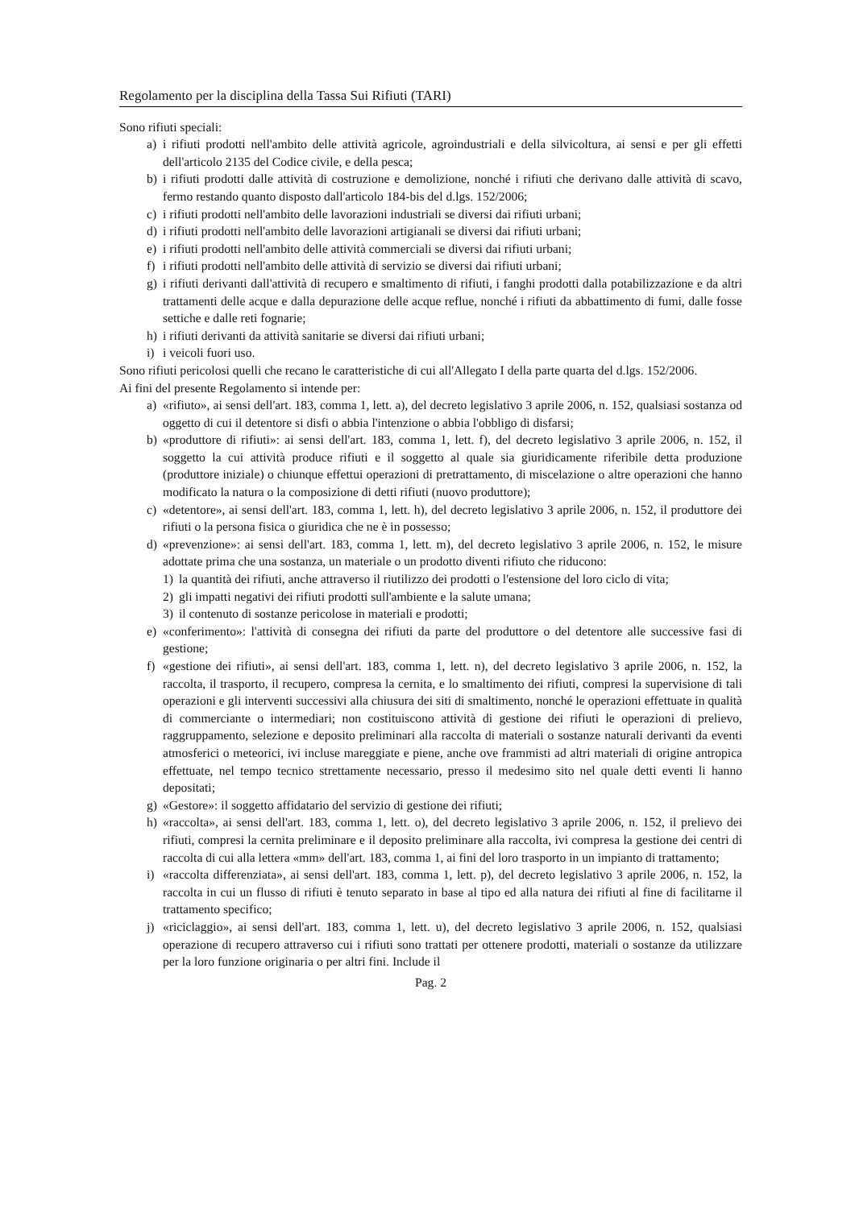Regolamento per la disciplina della Tassa Sui Rifiuti (TARI)
Sono rifiuti speciali:
a) i rifiuti prodotti nell'ambito delle attività agricole, agroindustriali e della silvicoltura, ai sensi e per gli effetti dell'articolo 2135 del Codice civile, e della pesca;
b) i rifiuti prodotti dalle attività di costruzione e demolizione, nonché i rifiuti che derivano dalle attività di scavo, fermo restando quanto disposto dall'articolo 184-bis del d.lgs. 152/2006;
c) i rifiuti prodotti nell'ambito delle lavorazioni industriali se diversi dai rifiuti urbani;
d) i rifiuti prodotti nell'ambito delle lavorazioni artigianali se diversi dai rifiuti urbani;
e) i rifiuti prodotti nell'ambito delle attività commerciali se diversi dai rifiuti urbani;
f) i rifiuti prodotti nell'ambito delle attività di servizio se diversi dai rifiuti urbani;
g) i rifiuti derivanti dall'attività di recupero e smaltimento di rifiuti, i fanghi prodotti dalla potabilizzazione e da altri trattamenti delle acque e dalla depurazione delle acque reflue, nonché i rifiuti da abbattimento di fumi, dalle fosse settiche e dalle reti fognarie;
h) i rifiuti derivanti da attività sanitarie se diversi dai rifiuti urbani;
i) i veicoli fuori uso.
Sono rifiuti pericolosi quelli che recano le caratteristiche di cui all'Allegato I della parte quarta del d.lgs. 152/2006.
Ai fini del presente Regolamento si intende per:
a) «rifiuto», ai sensi dell'art. 183, comma 1, lett. a), del decreto legislativo 3 aprile 2006, n. 152, qualsiasi sostanza od oggetto di cui il detentore si disfi o abbia l'intenzione o abbia l'obbligo di disfarsi;
b) «produttore di rifiuti»: ai sensi dell'art. 183, comma 1, lett. f), del decreto legislativo 3 aprile 2006, n. 152, il soggetto la cui attività produce rifiuti e il soggetto al quale sia giuridicamente riferibile detta produzione (produttore iniziale) o chiunque effettui operazioni di pretrattamento, di miscelazione o altre operazioni che hanno modificato la natura o la composizione di detti rifiuti (nuovo produttore);
c) «detentore», ai sensi dell'art. 183, comma 1, lett. h), del decreto legislativo 3 aprile 2006, n. 152, il produttore dei rifiuti o la persona fisica o giuridica che ne è in possesso;
d) «prevenzione»: ai sensi dell'art. 183, comma 1, lett. m), del decreto legislativo 3 aprile 2006, n. 152, le misure adottate prima che una sostanza, un materiale o un prodotto diventi rifiuto che riducono:
1) la quantità dei rifiuti, anche attraverso il riutilizzo dei prodotti o l'estensione del loro ciclo di vita;
2) gli impatti negativi dei rifiuti prodotti sull'ambiente e la salute umana;
3) il contenuto di sostanze pericolose in materiali e prodotti;
e) «conferimento»: l'attività di consegna dei rifiuti da parte del produttore o del detentore alle successive fasi di gestione;
f) «gestione dei rifiuti», ai sensi dell'art. 183, comma 1, lett. n), del decreto legislativo 3 aprile 2006, n. 152, la raccolta, il trasporto, il recupero, compresa la cernita, e lo smaltimento dei rifiuti, compresi la supervisione di tali operazioni e gli interventi successivi alla chiusura dei siti di smaltimento, nonché le operazioni effettuate in qualità di commerciante o intermediari; non costituiscono attività di gestione dei rifiuti le operazioni di prelievo, raggruppamento, selezione e deposito preliminari alla raccolta di materiali o sostanze naturali derivanti da eventi atmosferici o meteorici, ivi incluse mareggiate e piene, anche ove frammisti ad altri materiali di origine antropica effettuate, nel tempo tecnico strettamente necessario, presso il medesimo sito nel quale detti eventi li hanno depositati;
g) «Gestore»: il soggetto affidatario del servizio di gestione dei rifiuti;
h) «raccolta», ai sensi dell'art. 183, comma 1, lett. o), del decreto legislativo 3 aprile 2006, n. 152, il prelievo dei rifiuti, compresi la cernita preliminare e il deposito preliminare alla raccolta, ivi compresa la gestione dei centri di raccolta di cui alla lettera «mm» dell'art. 183, comma 1, ai fini del loro trasporto in un impianto di trattamento;
i) «raccolta differenziata», ai sensi dell'art. 183, comma 1, lett. p), del decreto legislativo 3 aprile 2006, n. 152, la raccolta in cui un flusso di rifiuti è tenuto separato in base al tipo ed alla natura dei rifiuti al fine di facilitarne il trattamento specifico;
j) «riciclaggio», ai sensi dell'art. 183, comma 1, lett. u), del decreto legislativo 3 aprile 2006, n. 152, qualsiasi operazione di recupero attraverso cui i rifiuti sono trattati per ottenere prodotti, materiali o sostanze da utilizzare per la loro funzione originaria o per altri fini. Include il
Pag. 2